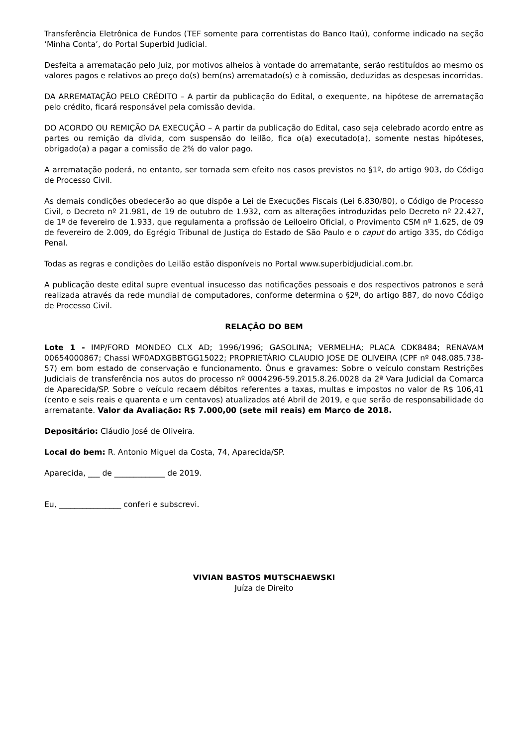Transferência Eletrônica de Fundos (TEF somente para correntistas do Banco Itaú), conforme indicado na seção ‘Minha Conta’, do Portal Superbid Judicial.
Desfeita a arrematação pelo Juiz, por motivos alheios à vontade do arrematante, serão restituídos ao mesmo os valores pagos e relativos ao preço do(s) bem(ns) arrematado(s) e à comissão, deduzidas as despesas incorridas.
DA ARREMATAÇÃO PELO CRÉDITO – A partir da publicação do Edital, o exequente, na hipótese de arrematação pelo crédito, ficará responsável pela comissão devida.
DO ACORDO OU REMIÇÃO DA EXECUÇÃO – A partir da publicação do Edital, caso seja celebrado acordo entre as partes ou remição da dívida, com suspensão do leilão, fica o(a) executado(a), somente nestas hipóteses, obrigado(a) a pagar a comissão de 2% do valor pago.
A arrematação poderá, no entanto, ser tornada sem efeito nos casos previstos no §1º, do artigo 903, do Código de Processo Civil.
As demais condições obedecerão ao que dispõe a Lei de Execuções Fiscais (Lei 6.830/80), o Código de Processo Civil, o Decreto nº 21.981, de 19 de outubro de 1.932, com as alterações introduzidas pelo Decreto nº 22.427, de 1º de fevereiro de 1.933, que regulamenta a profissão de Leiloeiro Oficial, o Provimento CSM nº 1.625, de 09 de fevereiro de 2.009, do Egrégio Tribunal de Justiça do Estado de São Paulo e o caput do artigo 335, do Código Penal.
Todas as regras e condições do Leilão estão disponíveis no Portal www.superbidjudicial.com.br.
A publicação deste edital supre eventual insucesso das notificações pessoais e dos respectivos patronos e será realizada através da rede mundial de computadores, conforme determina o §2º, do artigo 887, do novo Código de Processo Civil.
RELAÇÃO DO BEM
Lote 1 - IMP/FORD MONDEO CLX AD; 1996/1996; GASOLINA; VERMELHA; PLACA CDK8484; RENAVAM 00654000867; Chassi WF0ADXGBBTGG15022; PROPRIETÁRIO CLAUDIO JOSE DE OLIVEIRA (CPF nº 048.085.738-57) em bom estado de conservação e funcionamento. Ônus e gravames: Sobre o veículo constam Restrições Judiciais de transferência nos autos do processo nº 0004296-59.2015.8.26.0028 da 2ª Vara Judicial da Comarca de Aparecida/SP. Sobre o veículo recaem débitos referentes a taxas, multas e impostos no valor de R$ 106,41 (cento e seis reais e quarenta e um centavos) atualizados até Abril de 2019, e que serão de responsabilidade do arrematante. Valor da Avaliação: R$ 7.000,00 (sete mil reais) em Março de 2018.
Depositário: Cláudio José de Oliveira.
Local do bem: R. Antonio Miguel da Costa, 74, Aparecida/SP.
Aparecida, ___ de _____________ de 2019.
Eu, ________________ conferi e subscrevi.
VIVIAN BASTOS MUTSCHAEWSKI
Juíza de Direito